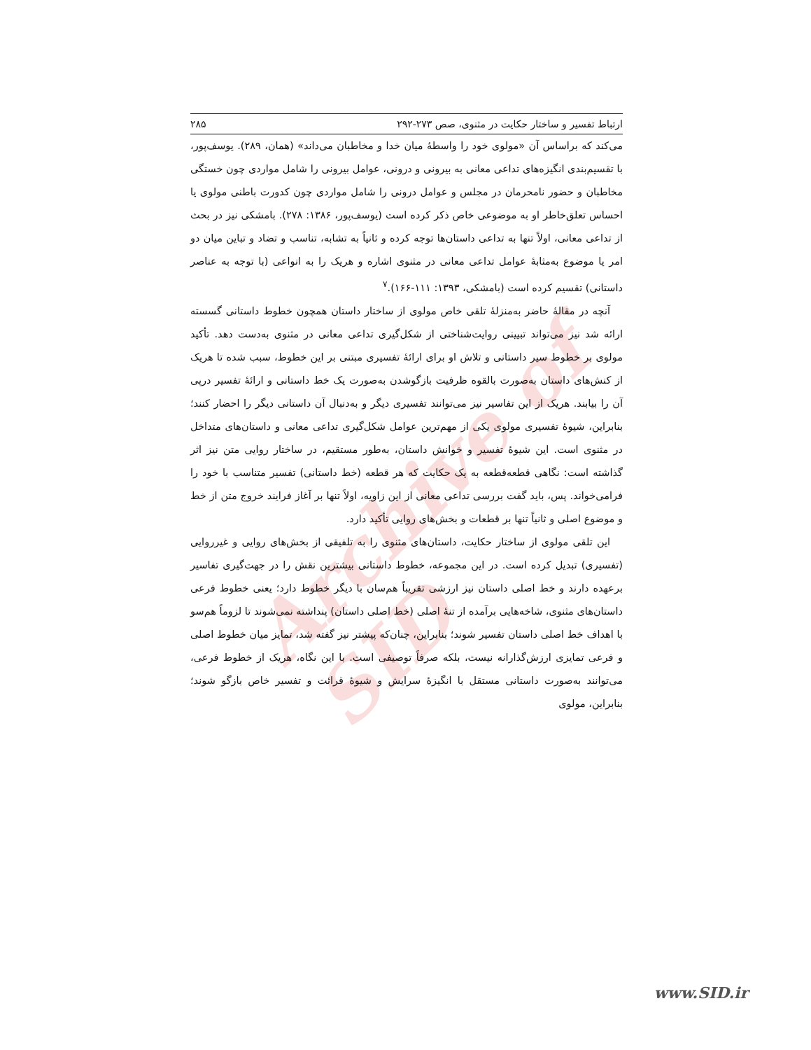Archive of SID
ارتباط تفسیر و ساختار حکایت در مثنوی، صص ۲۷۳-۲۹۲ ۲۸۵
می‌کند که براساس آن «مولوی خود را واسطهٔ میان خدا و مخاطبان می‌داند» (همان، ۲۸۹). یوسف‌پور، با تقسیم‌بندی انگیزه‌های تداعی معانی به بیرونی و درونی، عوامل بیرونی را شامل مواردی چون خستگی مخاطبان و حضور نامحرمان در مجلس و عوامل درونی را شامل مواردی چون کدورت باطنی مولوی یا احساس تعلق‌خاطر او به موضوعی خاص ذکر کرده است (یوسف‌پور، ۱۳۸۶: ۲۷۸). بامشکی نیز در بحث از تداعی معانی، اولاً تنها به تداعی داستان‌ها توجه کرده و ثانیاً به تشابه، تناسب و تضاد و تباین میان دو امر یا موضوع به‌مثابهٔ عوامل تداعی معانی در مثنوی اشاره و هریک را به انواعی (با توجه به عناصر داستانی) تقسیم کرده است (بامشکی، ۱۳۹۳: ۱۱۱-۱۶۶).<sup>۷</sup>
آنچه در مقالهٔ حاضر به‌منزلهٔ تلقی خاص مولوی از ساختار داستان همچون خطوط داستانی گسسته ارائه شد نیز می‌تواند تبیینی روایت‌شناختی از شکل‌گیری تداعی معانی در مثنوی به‌دست دهد. تأکید مولوی بر خطوط سیر داستانی و تلاش او برای ارائهٔ تفسیری مبتنی بر این خطوط، سبب شده تا هریک از کنش‌های داستان به‌صورت بالقوه ظرفیت بازگوشدن به‌صورت یک خط داستانی و ارائهٔ تفسیر درپی آن را بیابند. هریک از این تفاسیر نیز می‌توانند تفسیری دیگر و به‌دنبال آن داستانی دیگر را احضار کنند؛ بنابراین، شیوهٔ تفسیری مولوی یکی از مهم‌ترین عوامل شکل‌گیری تداعی معانی و داستان‌های متداخل در مثنوی است. این شیوهٔ تفسیر و خوانش داستان، به‌طور مستقیم، در ساختار روایی متن نیز اثر گذاشته است: نگاهی قطعه‌قطعه به یک حکایت که هر قطعه (خط داستانی) تفسیر متناسب با خود را فرامی‌خواند. پس، باید گفت بررسی تداعی معانی از این زاویه، اولاً تنها بر آغاز فرایند خروج متن از خط و موضوع اصلی و ثانیاً تنها بر قطعات و بخش‌های روایی تأکید دارد.
این تلقی مولوی از ساختار حکایت، داستان‌های مثنوی را به تلفیقی از بخش‌های روایی و غیرروایی (تفسیری) تبدیل کرده است. در این مجموعه، خطوط داستانی بیشترین نقش را در جهت‌گیری تفاسیر برعهده دارند و خط اصلی داستان نیز ارزشی تقریباً هم‌سان با دیگر خطوط دارد؛ یعنی خطوط فرعی داستان‌های مثنوی، شاخه‌هایی برآمده از تنهٔ اصلی (خط اصلی داستان) پنداشته نمی‌شوند تا لزوماً هم‌سو با اهداف خط اصلی داستان تفسیر شوند؛ بنابراین، چنان‌که پیشتر نیز گفته شد، تمایز میان خطوط اصلی و فرعی تمایزی ارزش‌گذارانه نیست، بلکه صرفاً توصیفی است. با این نگاه، هریک از خطوط فرعی، می‌توانند به‌صورت داستانی مستقل با انگیزهٔ سرایش و شیوهٔ قرائت و تفسیر خاص بازگو شوند؛ بنابراین، مولوی
www.SID.ir